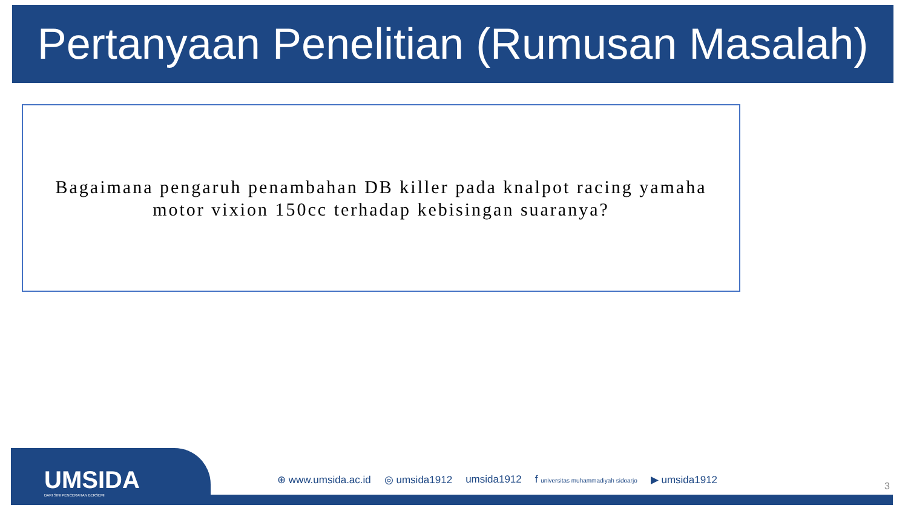Pertanyaan Penelitian (Rumusan Masalah)
Bagaimana pengaruh penambahan DB killer pada knalpot racing yamaha motor vixion 150cc terhadap kebisingan suaranya?
UMSIDA
DARI SINI PENCERAHAN BERSEMI
⊕ www.umsida.ac.id ◎ umsida1912 umsida1912 f universitas muhammadiyah sidoarjo ▶ umsida1912
3